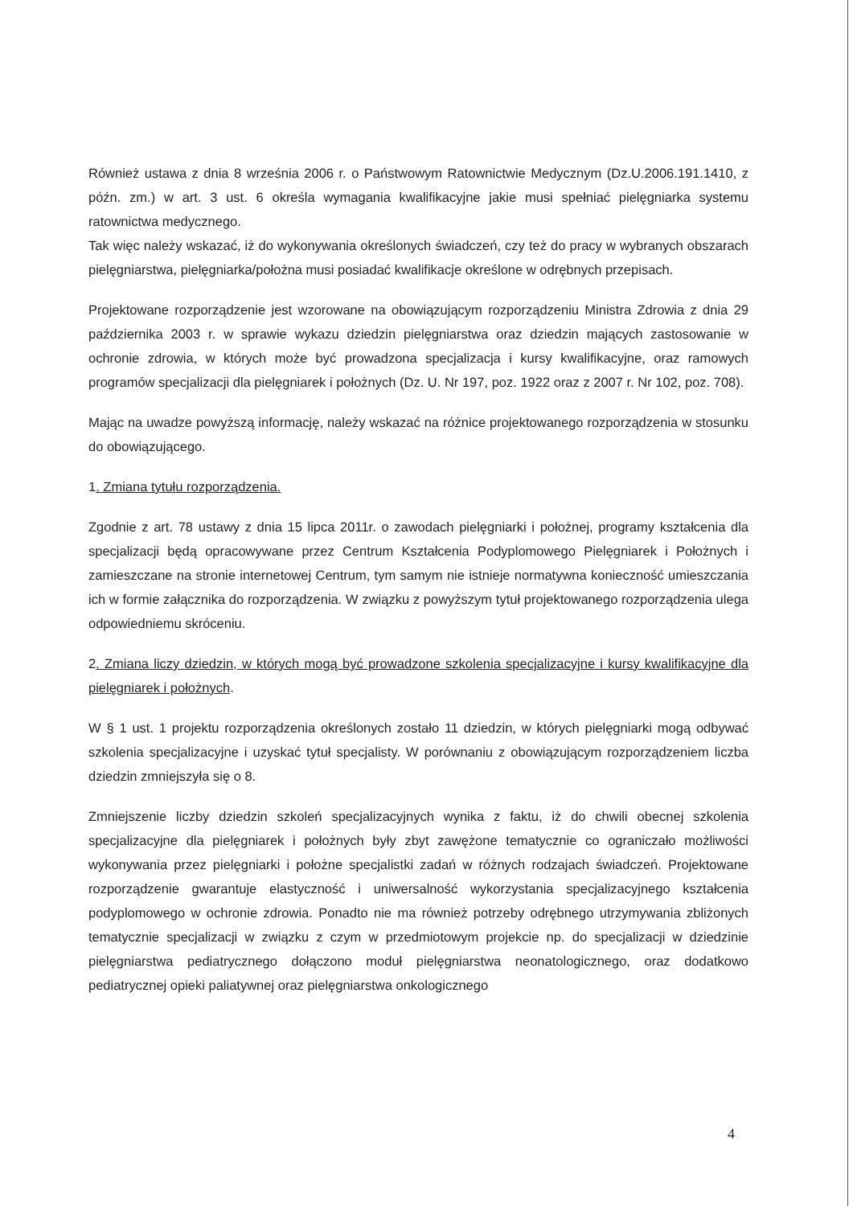Również ustawa z dnia 8 września 2006 r. o Państwowym Ratownictwie Medycznym (Dz.U.2006.191.1410, z późn. zm.) w art. 3 ust. 6 określa wymagania kwalifikacyjne jakie musi spełniać pielęgniarka systemu ratownictwa medycznego.
Tak więc należy wskazać, iż do wykonywania określonych świadczeń, czy też do pracy w wybranych obszarach pielęgniarstwa, pielęgniarka/położna musi posiadać kwalifikacje określone w odrębnych przepisach.
Projektowane rozporządzenie jest wzorowane na obowiązującym rozporządzeniu Ministra Zdrowia z dnia 29 października 2003 r. w sprawie wykazu dziedzin pielęgniarstwa oraz dziedzin mających zastosowanie w ochronie zdrowia, w których może być prowadzona specjalizacja i kursy kwalifikacyjne, oraz ramowych programów specjalizacji dla pielęgniarek i położnych (Dz. U. Nr 197, poz. 1922 oraz z 2007 r. Nr 102, poz. 708).
Mając na uwadze powyższą informację, należy wskazać na różnice projektowanego rozporządzenia w stosunku do obowiązującego.
1. Zmiana tytułu rozporządzenia.
Zgodnie z art. 78 ustawy z dnia 15 lipca 2011r. o zawodach pielęgniarki i położnej, programy kształcenia dla specjalizacji będą opracowywane przez Centrum Kształcenia Podyplomowego Pielęgniarek i Położnych i zamieszczane na stronie internetowej Centrum, tym samym nie istnieje normatywna konieczność umieszczania ich w formie załącznika do rozporządzenia. W związku z powyższym tytuł projektowanego rozporządzenia ulega odpowiedniemu skróceniu.
2. Zmiana liczy dziedzin, w których mogą być prowadzone szkolenia specjalizacyjne i kursy kwalifikacyjne dla pielęgniarek i położnych.
W § 1 ust. 1 projektu rozporządzenia określonych zostało 11 dziedzin, w których pielęgniarki mogą odbywać szkolenia specjalizacyjne i uzyskać tytuł specjalisty. W porównaniu z obowiązującym rozporządzeniem liczba dziedzin zmniejszyła się o 8.
Zmniejszenie liczby dziedzin szkoleń specjalizacyjnych wynika z faktu, iż do chwili obecnej szkolenia specjalizacyjne dla pielęgniarek i położnych były zbyt zawężone tematycznie co ograniczało możliwości wykonywania przez pielęgniarki i położne specjalistki zadań w różnych rodzajach świadczeń. Projektowane rozporządzenie gwarantuje elastyczność i uniwersalność wykorzystania specjalizacyjnego kształcenia podyplomowego w ochronie zdrowia. Ponadto nie ma również potrzeby odrębnego utrzymywania zbliżonych tematycznie specjalizacji w związku z czym w przedmiotowym projekcie np. do specjalizacji w dziedzinie pielęgniarstwa pediatrycznego dołączono moduł pielęgniarstwa neonatologicznego, oraz dodatkowo pediatrycznej opieki paliatywnej oraz pielęgniarstwa onkologicznego
4